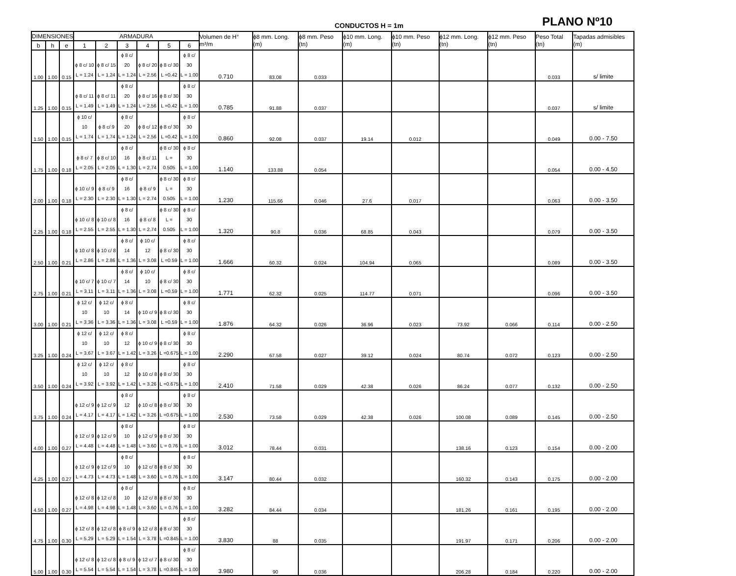CONDUCTOS H = 1m PLANO Nº10
| DIMENSIONES | | | ARMADURA | | | | | | Volumen de H° m³/m | ϕ8 mm. Long. (m) | ϕ8 mm. Peso (tn) | ϕ10 mm. Long. (m) | ϕ10 mm. Peso (tn) | ϕ12 mm. Long. (tn) | ϕ12 mm. Peso (tn) | Peso Total (tn) | Tapadas admisibles (m) |
| --- | --- | --- | --- | --- | --- | --- | --- | --- | --- | --- | --- | --- | --- | --- | --- | --- | --- |
| b | h | e | 1 | 2 | 3 | 4 | 5 | 6 | | | | | | | | | |
| 1.00 | 1.00 | 0.15 | ϕ 8 c/ 10 L = 1.24 | ϕ 8 c/ 15 L = 1.24 | ϕ 8 c/ 20 L = 1.24 | ϕ 8 c/ 20 L = 2.56 | ϕ 8 c/ 30 L =0.42 | ϕ 8 c/ 30 L = 1.00 | 0.710 | 83.08 | 0.033 | | | | | 0.033 | s/ limite |
| 1.25 | 1.00 | 0.15 | ϕ 8 c/ 11 L = 1.49 | ϕ 8 c/ 11 L = 1.49 | ϕ 8 c/ 20 L = 1.24 | ϕ 8 c/ 16 L = 2.56 | ϕ 8 c/ 30 L =0.42 | ϕ 8 c/ 30 L = 1.00 | 0.785 | 91.88 | 0.037 | | | | | 0.037 | s/ limite |
| 1.50 | 1.00 | 0.15 | ϕ 10 c/ 10 L = 1.74 | ϕ 8 c/ 9 L = 1.74 | ϕ 8 c/ 20 L = 1.24 | ϕ 8 c/ 12 L = 2.56 | ϕ 8 c/ 30 L =0.42 | ϕ 8 c/ 30 L = 1.00 | 0.860 | 92.08 | 0.037 | 19.14 | 0.012 | | | 0.049 | 0.00 - 7.50 |
| 1.75 | 1.00 | 0.18 | ϕ 8 c/ 7 L = 2.05 | ϕ 8 c/ 10 L = 2.05 | ϕ 8 c/ 16 L = 1.30 | ϕ 8 c/ 11 L = 2.74 | ϕ 8 c/ 30 L = 0.505 | ϕ 8 c/ 30 L = 1.00 | 1.140 | 133.88 | 0.054 | | | | | 0.054 | 0.00 - 4.50 |
| 2.00 | 1.00 | 0.18 | ϕ 10 c/ 9 L = 2.30 | ϕ 8 c/ 9 L = 2.30 | ϕ 8 c/ 16 L = 1.30 | ϕ 8 c/ 9 L = 2.74 | ϕ 8 c/ 30 L = 0.505 | ϕ 8 c/ 30 L = 1.00 | 1.230 | 115.66 | 0.046 | 27.6 | 0.017 | | | 0.063 | 0.00 - 3.50 |
| 2.25 | 1.00 | 0.18 | ϕ 10 c/ 8 L = 2.55 | ϕ 10 c/ 8 L = 2.55 | ϕ 8 c/ 16 L = 1.30 | ϕ 8 c/ 8 L = 2.74 | ϕ 8 c/ 30 L = 0.505 | ϕ 8 c/ 30 L = 1.00 | 1.320 | 90.8 | 0.036 | 68.85 | 0.043 | | | 0.079 | 0.00 - 3.50 |
| 2.50 | 1.00 | 0.21 | ϕ 10 c/ 8 L = 2.86 | ϕ 10 c/ 8 L = 2.86 | ϕ 8 c/ 14 L = 1.36 | ϕ 10 c/ 12 L = 3.08 | ϕ 8 c/ 30 L =0.59 | ϕ 8 c/ 30 L = 1.00 | 1.666 | 60.32 | 0.024 | 104.94 | 0.065 | | | 0.089 | 0.00 - 3.50 |
| 2.75 | 1.00 | 0.21 | ϕ 10 c/ 7 L = 3.11 | ϕ 10 c/ 7 L = 3.11 | ϕ 8 c/ 14 L = 1.36 | ϕ 10 c/ 10 L = 3.08 | ϕ 8 c/ 30 L =0.59 | ϕ 8 c/ 30 L = 1.00 | 1.771 | 62.32 | 0.025 | 114.77 | 0.071 | | | 0.096 | 0.00 - 3.50 |
| 3.00 | 1.00 | 0.21 | ϕ 12 c/ 10 L = 3.36 | ϕ 12 c/ 10 L = 3.36 | ϕ 8 c/ 14 L = 1.36 | ϕ 10 c/ 9 L = 3.08 | ϕ 8 c/ 30 L =0.59 | ϕ 8 c/ 30 L = 1.00 | 1.876 | 64.32 | 0.026 | 36.96 | 0.023 | 73.92 | 0.066 | 0.114 | 0.00 - 2.50 |
| 3.25 | 1.00 | 0.24 | ϕ 12 c/ 10 L = 3.67 | ϕ 12 c/ 10 L = 3.67 | ϕ 8 c/ 12 L = 1.42 | ϕ 10 c/ 9 L = 3.26 | ϕ 8 c/ 30 L =0.675 | ϕ 8 c/ 30 L = 1.00 | 2.290 | 67.58 | 0.027 | 39.12 | 0.024 | 80.74 | 0.072 | 0.123 | 0.00 - 2.50 |
| 3.50 | 1.00 | 0.24 | ϕ 12 c/ 10 L = 3.92 | ϕ 12 c/ 10 L = 3.92 | ϕ 8 c/ 12 L = 1.42 | ϕ 10 c/ 8 L = 3.26 | ϕ 8 c/ 30 L =0.675 | ϕ 8 c/ 30 L = 1.00 | 2.410 | 71.58 | 0.029 | 42.38 | 0.026 | 86.24 | 0.077 | 0.132 | 0.00 - 2.50 |
| 3.75 | 1.00 | 0.24 | ϕ 12 c/ 9 L = 4.17 | ϕ 12 c/ 9 L = 4.17 | ϕ 8 c/ 12 L = 1.42 | ϕ 10 c/ 8 L = 3.26 | ϕ 8 c/ 30 L =0.675 | ϕ 8 c/ 30 L = 1.00 | 2.530 | 73.58 | 0.029 | 42.38 | 0.026 | 100.08 | 0.089 | 0.145 | 0.00 - 2.50 |
| 4.00 | 1.00 | 0.27 | ϕ 12 c/ 9 L = 4.48 | ϕ 12 c/ 9 L = 4.48 | ϕ 8 c/ 10 L = 1.48 | ϕ 12 c/ 9 L = 3.60 | ϕ 8 c/ 30 L = 0.76 | ϕ 8 c/ 30 L = 1.00 | 3.012 | 78.44 | 0.031 | | | 138.16 | 0.123 | 0.154 | 0.00 - 2.00 |
| 4.25 | 1.00 | 0.27 | ϕ 12 c/ 9 L = 4.73 | ϕ 12 c/ 9 L = 4.73 | ϕ 8 c/ 10 L = 1.48 | ϕ 12 c/ 8 L = 3.60 | ϕ 8 c/ 30 L = 0.76 | ϕ 8 c/ 30 L = 1.00 | 3.147 | 80.44 | 0.032 | | | 160.32 | 0.143 | 0.175 | 0.00 - 2.00 |
| 4.50 | 1.00 | 0.27 | ϕ 12 c/ 8 L = 4.98 | ϕ 12 c/ 8 L = 4.98 | ϕ 8 c/ 10 L = 1.48 | ϕ 12 c/ 8 L = 3.60 | ϕ 8 c/ 30 L = 0.76 | ϕ 8 c/ 30 L = 1.00 | 3.282 | 84.44 | 0.034 | | | 181.26 | 0.161 | 0.195 | 0.00 - 2.00 |
| 4.75 | 1.00 | 0.30 | ϕ 12 c/ 8 L = 5.29 | ϕ 12 c/ 8 L = 5.29 | ϕ 8 c/ 9 L = 1.54 | ϕ 12 c/ 8 L = 3.78 | ϕ 8 c/ 30 L =0.845 | ϕ 8 c/ 30 L = 1.00 | 3.830 | 88 | 0.035 | | | 191.97 | 0.171 | 0.206 | 0.00 - 2.00 |
| 5.00 | 1.00 | 0.30 | ϕ 12 c/ 8 L = 5.54 | ϕ 12 c/ 8 L = 5.54 | ϕ 8 c/ 9 L = 1.54 | ϕ 12 c/ 7 L = 3.78 | ϕ 8 c/ 30 L =0.845 | ϕ 8 c/ 30 L = 1.00 | 3.980 | 90 | 0.036 | | | 206.28 | 0.184 | 0.220 | 0.00 - 2.00 |